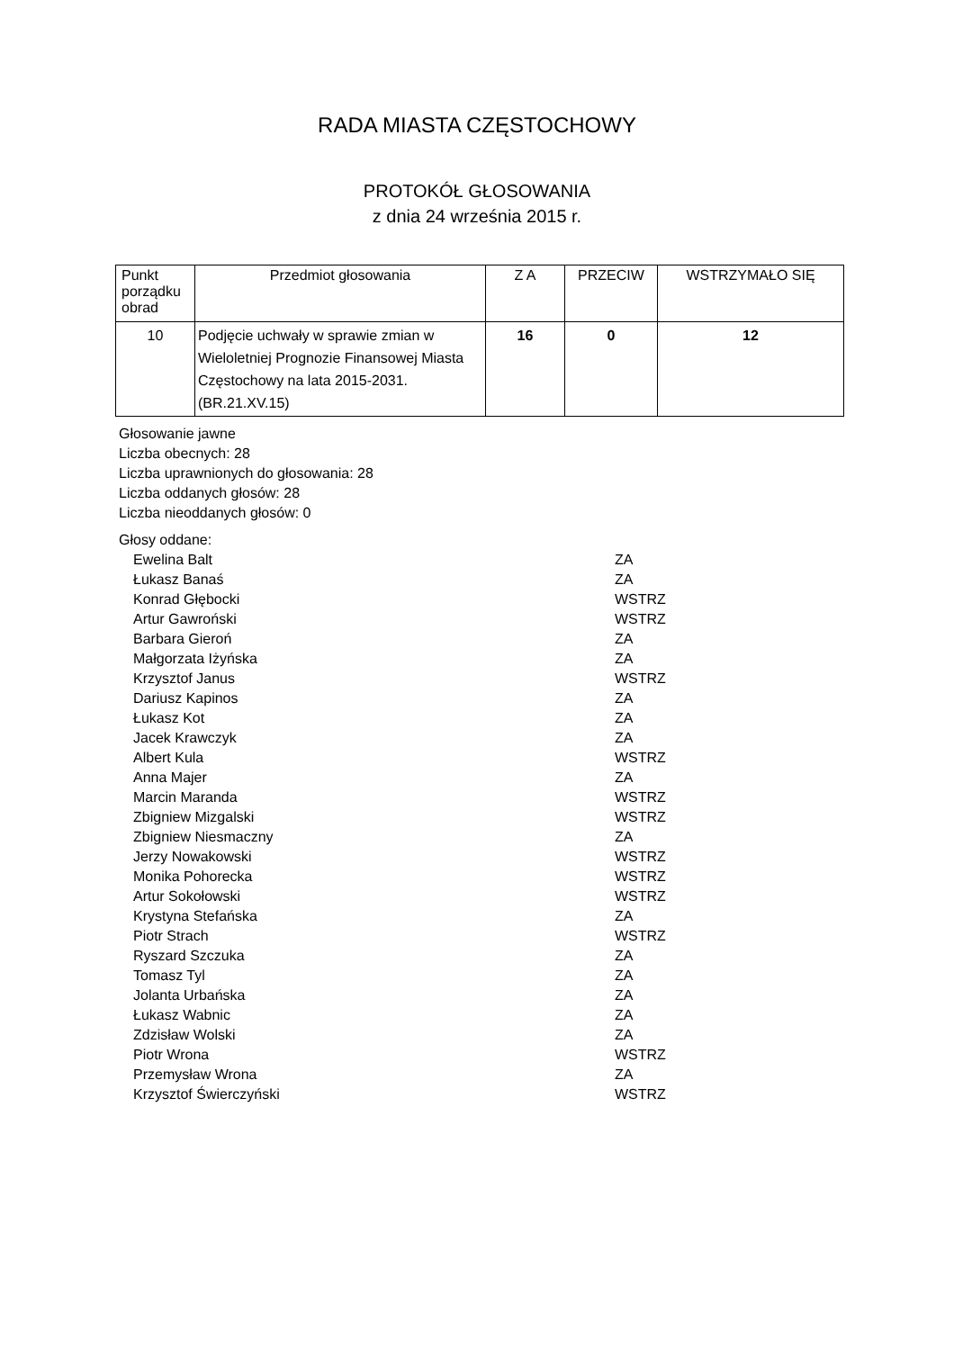RADA MIASTA CZĘSTOCHOWY
PROTOKÓŁ GŁOSOWANIA
z dnia 24 września 2015 r.
| Punkt porządku obrad | Przedmiot głosowania | Z A | PRZECIW | WSTRZYMAŁO SIĘ |
| --- | --- | --- | --- | --- |
| 10 | Podjęcie uchwały w sprawie zmian w Wieloletniej Prognozie Finansowej Miasta Częstochowy na lata 2015-2031. (BR.21.XV.15) | 16 | 0 | 12 |
Głosowanie jawne
Liczba obecnych: 28
Liczba uprawnionych do głosowania: 28
Liczba oddanych głosów: 28
Liczba nieoddanych głosów: 0
Głosy oddane:
| Ewelina Balt | ZA |
| Łukasz Banaś | ZA |
| Konrad Głębocki | WSTRZ |
| Artur Gawroński | WSTRZ |
| Barbara Gieroń | ZA |
| Małgorzata Iżyńska | ZA |
| Krzysztof Janus | WSTRZ |
| Dariusz Kapinos | ZA |
| Łukasz Kot | ZA |
| Jacek Krawczyk | ZA |
| Albert Kula | WSTRZ |
| Anna Majer | ZA |
| Marcin Maranda | WSTRZ |
| Zbigniew Mizgalski | WSTRZ |
| Zbigniew Niesmaczny | ZA |
| Jerzy Nowakowski | WSTRZ |
| Monika Pohorecka | WSTRZ |
| Artur Sokołowski | WSTRZ |
| Krystyna Stefańska | ZA |
| Piotr Strach | WSTRZ |
| Ryszard Szczuka | ZA |
| Tomasz Tyl | ZA |
| Jolanta Urbańska | ZA |
| Łukasz Wabnic | ZA |
| Zdzisław Wolski | ZA |
| Piotr Wrona | WSTRZ |
| Przemysław Wrona | ZA |
| Krzysztof Świerczyński | WSTRZ |